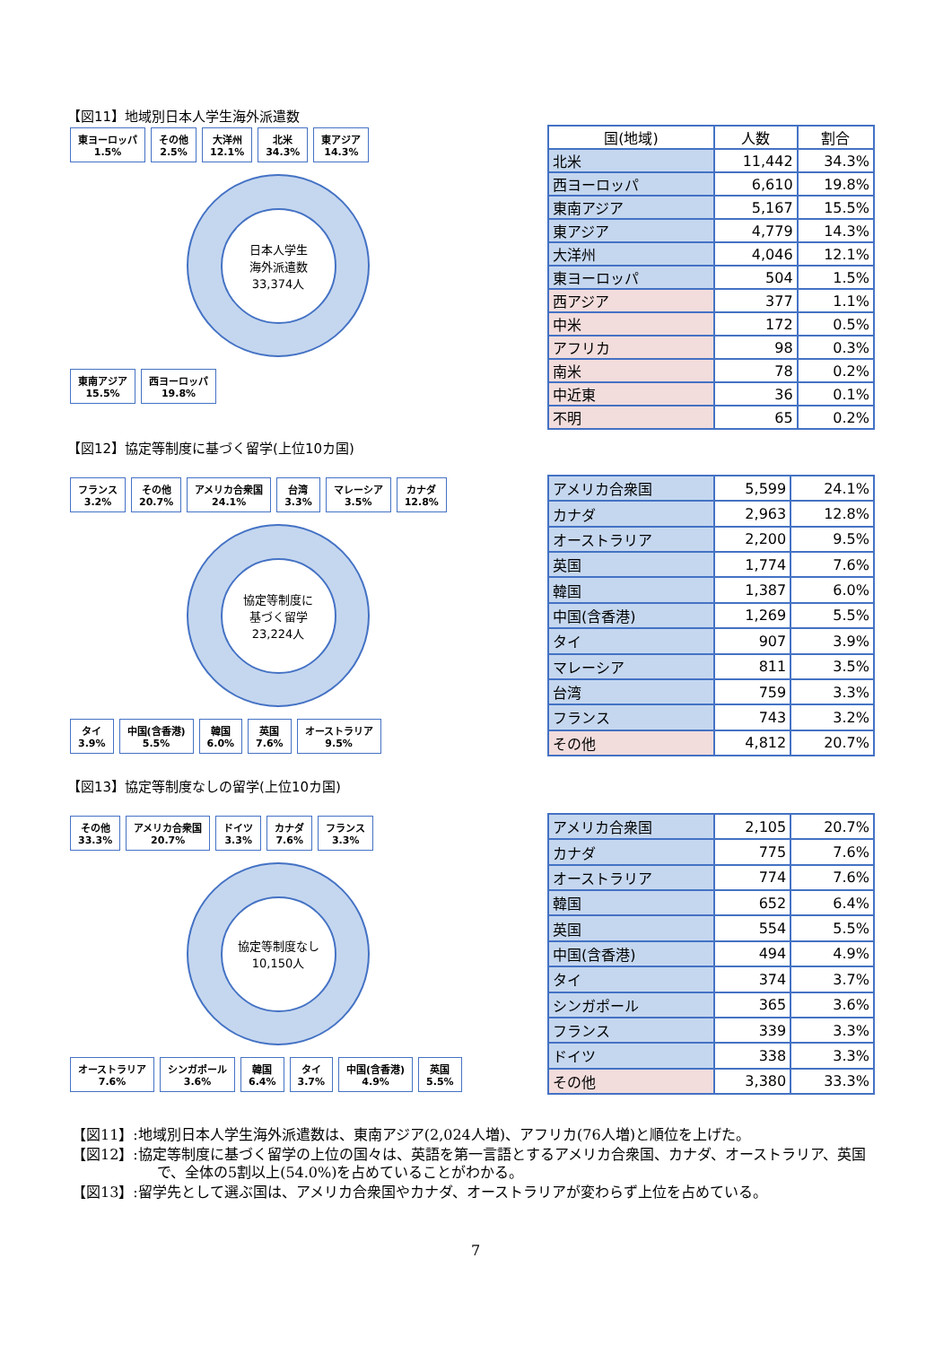【図11】地域別日本人学生海外派遣数
東ヨーロッパ
1.5% その他
2.5% 大洋州
12.1% 北米
34.3% 東アジア
14.3%
日本人学生
海外派遣数
33,374人
東南アジア
15.5% 西ヨーロッパ
19.8%
| 国(地域) | 人数 | 割合 |
| --- | --- | --- |
| 北米 | 11,442 | 34.3% |
| 西ヨーロッパ | 6,610 | 19.8% |
| 東南アジア | 5,167 | 15.5% |
| 東アジア | 4,779 | 14.3% |
| 大洋州 | 4,046 | 12.1% |
| 東ヨーロッパ | 504 | 1.5% |
| 西アジア | 377 | 1.1% |
| 中米 | 172 | 0.5% |
| アフリカ | 98 | 0.3% |
| 南米 | 78 | 0.2% |
| 中近東 | 36 | 0.1% |
| 不明 | 65 | 0.2% |
【図12】協定等制度に基づく留学(上位10カ国)
フランス
3.2% その他
20.7% アメリカ合衆国
24.1% 台湾
3.3% マレーシア
3.5% カナダ
12.8%
協定等制度に
基づく留学
23,224人
タイ
3.9% 中国(含香港)
5.5% 韓国
6.0% 英国
7.6% オーストラリア
9.5%
| アメリカ合衆国 | 5,599 | 24.1% |
| カナダ | 2,963 | 12.8% |
| オーストラリア | 2,200 | 9.5% |
| 英国 | 1,774 | 7.6% |
| 韓国 | 1,387 | 6.0% |
| 中国(含香港) | 1,269 | 5.5% |
| タイ | 907 | 3.9% |
| マレーシア | 811 | 3.5% |
| 台湾 | 759 | 3.3% |
| フランス | 743 | 3.2% |
| その他 | 4,812 | 20.7% |
【図13】協定等制度なしの留学(上位10カ国)
その他
33.3% アメリカ合衆国
20.7% ドイツ
3.3% カナダ
7.6% フランス
3.3%
協定等制度なし
10,150人
オーストラリア
7.6% シンガポール
3.6% 韓国
6.4% タイ
3.7% 中国(含香港)
4.9% 英国
5.5%
| アメリカ合衆国 | 2,105 | 20.7% |
| カナダ | 775 | 7.6% |
| オーストラリア | 774 | 7.6% |
| 韓国 | 652 | 6.4% |
| 英国 | 554 | 5.5% |
| 中国(含香港) | 494 | 4.9% |
| タイ | 374 | 3.7% |
| シンガポール | 365 | 3.6% |
| フランス | 339 | 3.3% |
| ドイツ | 338 | 3.3% |
| その他 | 3,380 | 33.3% |
【図11】:地域別日本人学生海外派遣数は、東南アジア(2,024人増)、アフリカ(76人増)と順位を上げた。
【図12】:協定等制度に基づく留学の上位の国々は、英語を第一言語とするアメリカ合衆国、カナダ、オーストラリア、英国で、全体の5割以上(54.0%)を占めていることがわかる。
【図13】:留学先として選ぶ国は、アメリカ合衆国やカナダ、オーストラリアが変わらず上位を占めている。
7